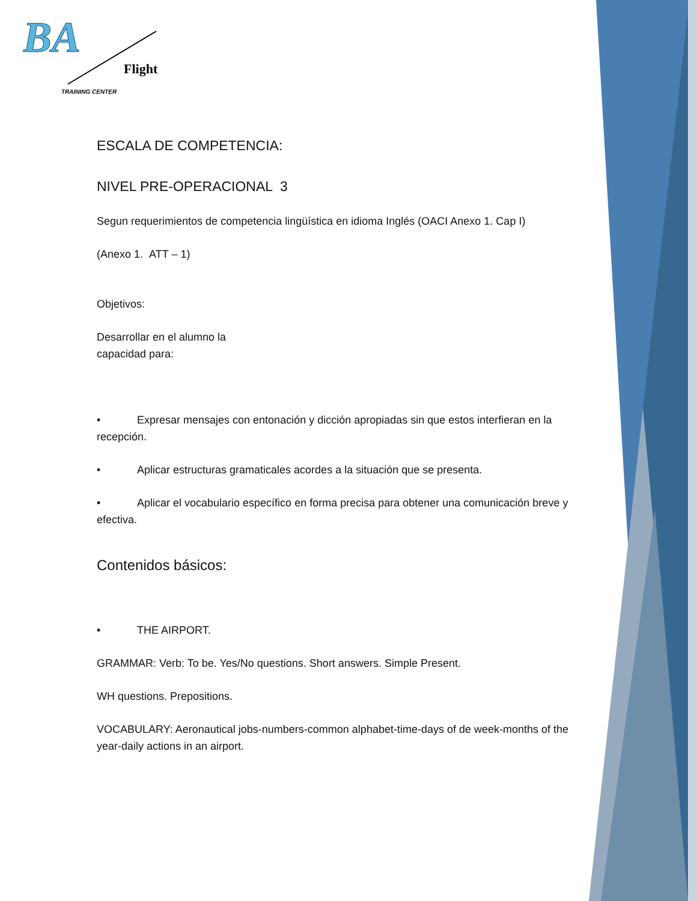BA
Flight
TRAINING CENTER
ESCALA DE COMPETENCIA:
NIVEL PRE-OPERACIONAL 3
Segun requerimientos de competencia lingüística en idioma Inglés (OACI Anexo 1. Cap I)
(Anexo 1. ATT – 1)
Objetivos:
Desarrollar en el alumno la
capacidad para:
• Expresar mensajes con entonación y dicción apropiadas sin que estos interfieran en la recepción.
• Aplicar estructuras gramaticales acordes a la situación que se presenta.
• Aplicar el vocabulario específico en forma precisa para obtener una comunicación breve y efectiva.
Contenidos básicos:
• THE AIRPORT.
GRAMMAR: Verb: To be. Yes/No questions. Short answers. Simple Present.
WH questions. Prepositions.
VOCABULARY: Aeronautical jobs-numbers-common alphabet-time-days of de week-months of the year-daily actions in an airport.